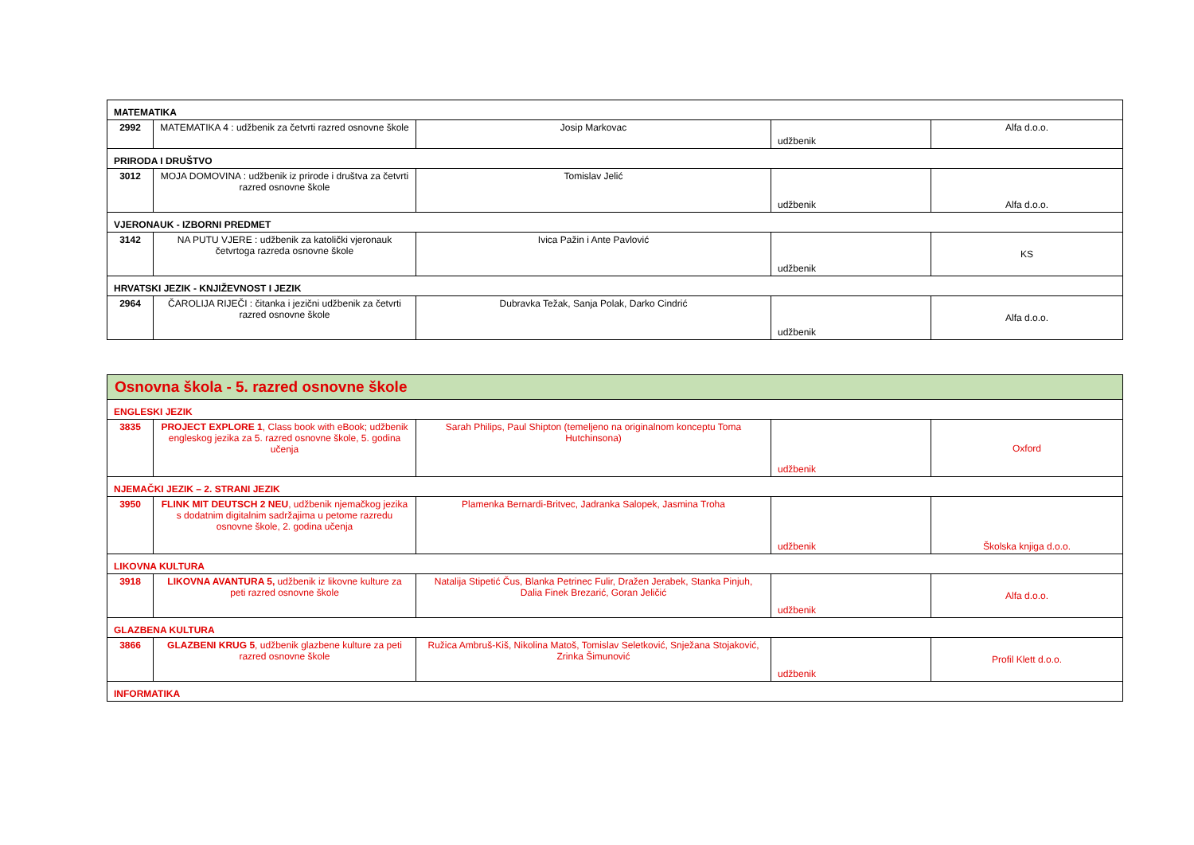| MATEMATIKA | | | | |
| 2992 | MATEMATIKA 4 : udžbenik za četvrti razred osnovne škole | Josip Markovac | udžbenik | Alfa d.o.o. |
| PRIRODA I DRUŠTVO | | | | |
| 3012 | MOJA DOMOVINA : udžbenik iz prirode i društva za četvrti razred osnovne škole | Tomislav Jelić | udžbenik | Alfa d.o.o. |
| VJERONAUK - IZBORNI PREDMET | | | | |
| 3142 | NA PUTU VJERE : udžbenik za katolički vjeronauk četvrtoga razreda osnovne škole | Ivica Pažin i Ante Pavlović | udžbenik | KS |
| HRVATSKI JEZIK - KNJIŽEVNOST I JEZIK | | | | |
| 2964 | ČAROLIJA RIJEČI : čitanka i jezični udžbenik za četvrti razred osnovne škole | Dubravka Težak, Sanja Polak, Darko Cindrić | udžbenik | Alfa d.o.o. |
| Osnovna škola - 5. razred osnovne škole | | | | |
| ENGLESKI JEZIK | | | | |
| 3835 | PROJECT EXPLORE 1 , Class book with eBook; udžbenik engleskog jezika za 5. razred osnovne škole, 5. godina učenja | Sarah Philips, Paul Shipton (temeljeno na originalnom konceptu Toma Hutchinsona) | udžbenik | Oxford |
| NJEMAČKI JEZIK – 2. STRANI JEZIK | | | | |
| 3950 | FLINK MIT DEUTSCH 2 NEU , udžbenik njemačkog jezika s dodatnim digitalnim sadržajima u petome razredu osnovne škole, 2. godina učenja | Plamenka Bernardi-Britvec, Jadranka Salopek, Jasmina Troha | udžbenik | Školska knjiga d.o.o. |
| LIKOVNA KULTURA | | | | |
| 3918 | LIKOVNA AVANTURA 5, udžbenik iz likovne kulture za peti razred osnovne škole | Natalija Stipetić Čus, Blanka Petrinec Fulir, Dražen Jerabek, Stanka Pinjuh, Dalia Finek Brezarić, Goran Jeličić | udžbenik | Alfa d.o.o. |
| GLAZBENA KULTURA | | | | |
| 3866 | GLAZBENI KRUG 5 , udžbenik glazbene kulture za peti razred osnovne škole | Ružica Ambruš-Kiš, Nikolina Matoš, Tomislav Seletković, Snježana Stojaković, Zrinka Šimunović | udžbenik | Profil Klett d.o.o. |
| INFORMATIKA | | | | |